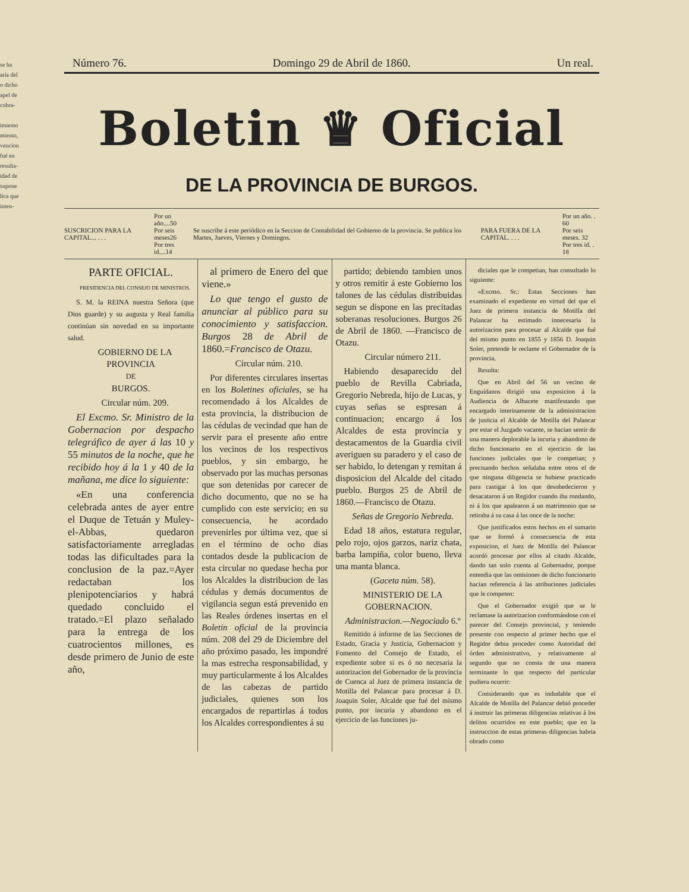se ha
aría del
o dicho
apel de
cobra-
imiento
miento,
vencion
fué en
resulta-
idad de
supone
lica que
inten-
Número 76. Domingo 29 de Abril de 1860. Un real.
Boletin ♛ Oficial
DE LA PROVINCIA DE BURGOS.
SUSCRICION PARA LA CAPITAL... . . .
Por un año....50
Por seis meses26
Por tres id....14
Se suscribe á este periódico en la Seccion de Contabilidad del Gobierno de la provincia. Se publica los Martes, Jueves, Viernes y Domingos.
PARA FUERA DE LA CAPITAL. . . .
Por un año. . 60
Por seis meses. 32
Por tres id. . 18
PARTE OFICIAL.
PRESIDENCIA DEL CONSEJO DE MINISTROS.
S. M. la REINA nuestra Señora (que Dios guarde) y su augusta y Real familia continúan sin novedad en su importante salud.
GOBIERNO DE LA PROVINCIA
DE
BURGOS.
Circular núm. 209.
El Excmo. Sr. Ministro de la Gobernacion por despacho telegráfico de ayer á las 10 y 55 minutos de la noche, que he recibido hoy á la 1 y 40 de la mañana, me dice lo siguiente:
«En una conferencia celebrada antes de ayer entre el Duque de Tetuán y Muley-el-Abbas, quedaron satisfactoriamente arregladas todas las dificultades para la conclusion de la paz.=Ayer redactaban los plenipotenciarios y habrá quedado concluido el tratado.=El plazo señalado para la entrega de los cuatrocientos millones, es desde primero de Junio de este año,
al primero de Enero del que viene.»
Lo que tengo el gusto de anunciar al público para su conocimiento y satisfaccion. Burgos 28 de Abril de 1860.=Francisco de Otazu.
Circular núm. 210.
Por diferentes circulares insertas en los Boletines oficiales, se ha recomendado á los Alcaldes de esta provincia, la distribucion de las cédulas de vecindad que han de servir para el presente año entre los vecinos de los respectivos pueblos, y sin embargo, he observado por las muchas personas que son detenidas por carecer de dicho documento, que no se ha cumplido con este servicio; en su consecuencia, he acordado prevenirles por última vez, que si en el término de ocho dias contados desde la publicacion de esta circular no quedase hecha por los Alcaldes la distribucion de las cédulas y demás documentos de vigilancia segun está prevenido en las Reales órdenes insertas en el Boletin oficial de la provincia núm. 208 del 29 de Diciembre del año próximo pasado, les impondré la mas estrecha responsabilidad, y muy particularmente á los Alcaldes de las cabezas de partido judiciales, quienes son los encargados de repartirlas á todos los Alcaldes correspondientes á su
partido; debiendo tambien unos y otros remitir á este Gobierno los talones de las cédulas distribuidas segun se dispone en las precitadas soberanas resoluciones. Burgos 26 de Abril de 1860. —Francisco de Otazu.
Circular número 211.
Habiendo desaparecido del pueblo de Revilla Cabriada, Gregorio Nebreda, hijo de Lucas, y cuyas señas se espresan á continuacion; encargo á los Alcaldes de esta provincia y destacamentos de la Guardia civil averiguen su paradero y el caso de ser habido, lo detengan y remitan á disposicion del Alcalde del citado pueblo. Burgos 25 de Abril de 1860.—Francisco de Otazu.
Señas de Gregorio Nebreda.
Edad 18 años, estatura regular, pelo rojo, ojos garzos, nariz chata, barba lampiña, color bueno, lleva una manta blanca.
(Gaceta núm. 58).
MINISTERIO DE LA GOBERNACION.
Administracion.—Negociado 6.º
Remitido á informe de las Secciones de Estado, Gracia y Justicia, Gobernacion y Fomento del Consejo de Estado, el expediente sobre si es ó no necesaria la autorizacion del Gobernador de la provincia de Cuenca al Juez de primera instancia de Motilla del Palancar para procesar á D. Joaquin Soler, Alcalde que fué del mismo punto, por incuria y abandono en el ejercicio de las funciones ju-
diciales que le competian, han consultado lo siguiente:
«Excmo. Sr.: Estas Secciones han examinado el expediente en virtud del que el Juez de primera instancia de Motilla del Palancar ha estimado innecesaria la autorizacion para procesar al Alcalde que fué del mismo punto en 1855 y 1856 D. Joaquin Soler, pretende le reclame el Gobernador de la provincia.
Resulta:
Que en Abril del 56 un vecino de Enguídanos dirigió una exposicion á la Audiencia de Albacete manifestando que encargado interinamente de la administracion de justicia el Alcalde de Motilla del Palancar por estar el Juzgado vacante, se hacian sentir de una manera deplorable la incuria y abandono de dicho funcionario en el ejercicio de las funciones judiciales que le competian; y precisando hechos señalaba entre otros el de que ninguna diligencia se hubiese practicado para castigar á los que desobedecieron y desacataron á un Regidor cuando iba rondando, ni á los que apalearon á un matrimonio que se retiraba á su casa á las once de la noche:
Que justificados estos hechos en el sumario que se formó á consecuencia de esta exposicion, el Juez de Motilla del Palancar acordó procesar por ellos al citado Alcalde, dando tan solo cuenta al Gobernador, porque entendia que las omisiones de dicho funcionario hacian referencia á las atribuciones judiciales que le competen:
Que el Gobernador exigió que se le reclamase la autorizacion conformándose con el parecer del Consejo provincial, y teniendo presente con respecto al primer hecho que el Regidor debia proceder como Autoridad del órden administrativo, y relativamente al segundo que no consta de una manera terminante lo que respecto del particular pudiera ocurrir:
Considerando que es indudable que el Alcalde de Motilla del Palancar debió proceder á instruir las primeras diligencias relativas á los delitos ocurridos en este pueblo; que en la instruccion de estas primeras diligencias habria obrado como